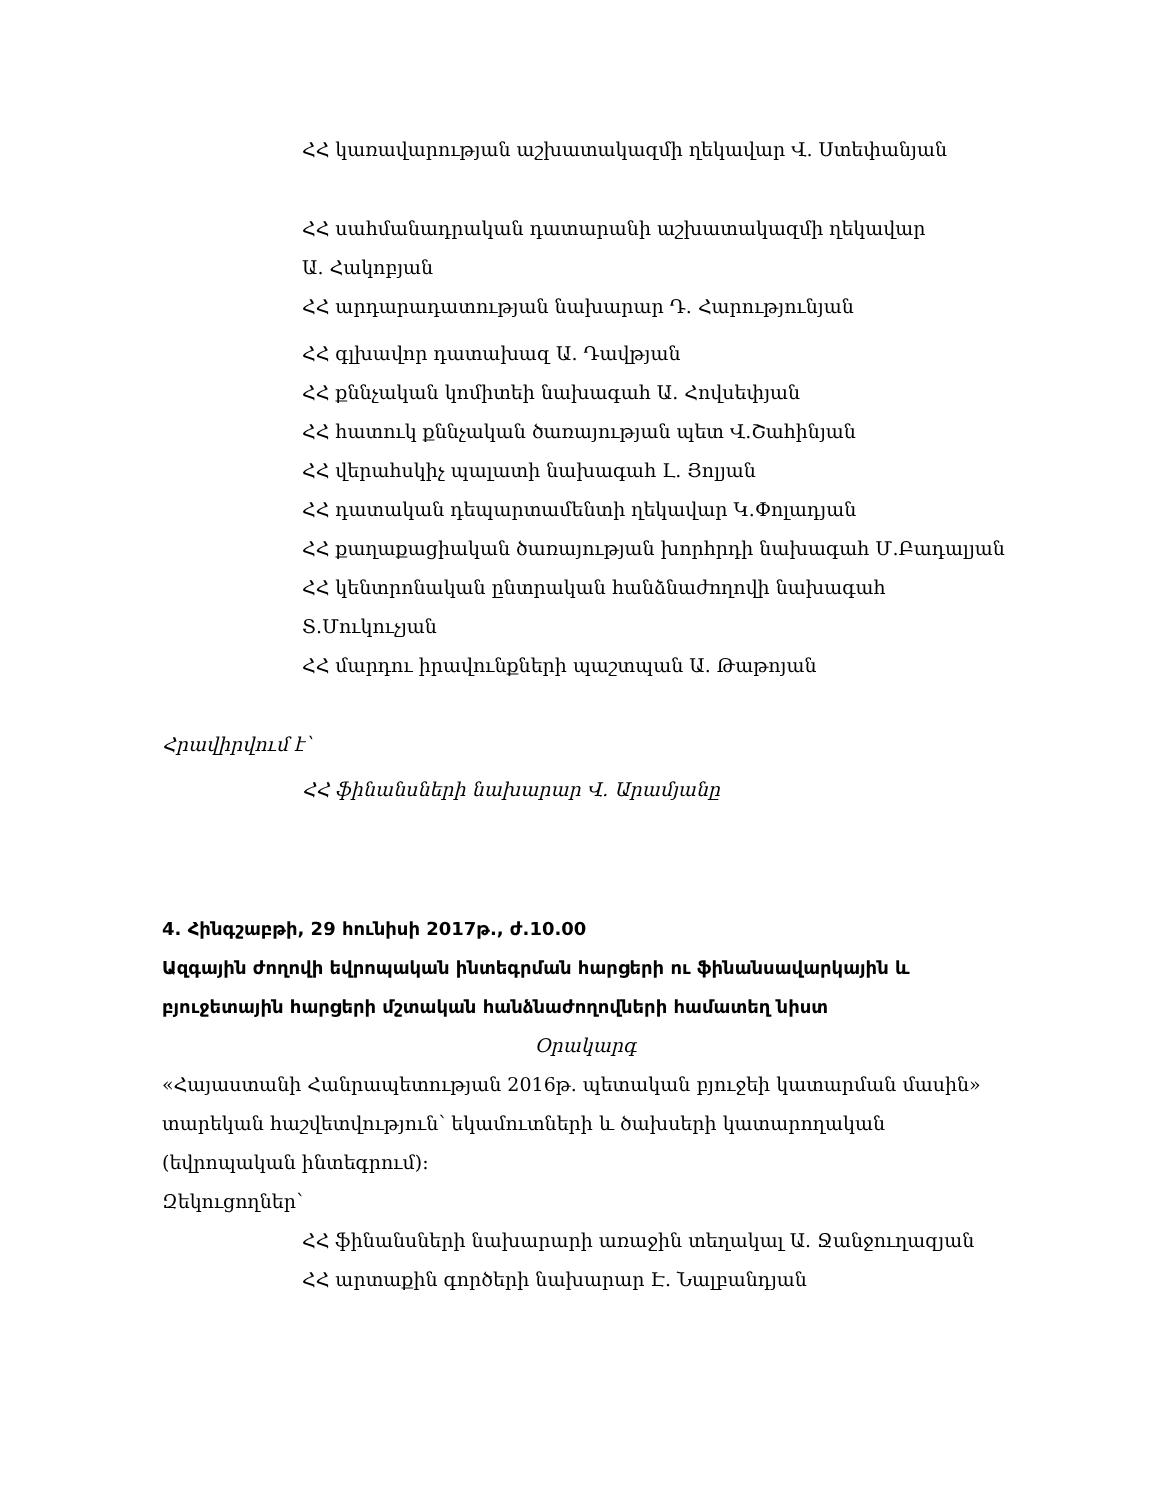ՀՀ կառավարության աշխատակազմի ղեկավար Վ. Ստեփանյան
ՀՀ սահմանադրական դատարանի աշխատակազմի ղեկավար
Ա. Հակոբյան
ՀՀ արդարադատության նախարար Դ. Հարությունյան
ՀՀ գլխավոր դատախազ Ա. Դավթյան
ՀՀ քննչական կոմիտեի նախագահ Ա. Հովսեփյան
ՀՀ հատուկ քննչական ծառայության պետ Վ.Շահինյան
ՀՀ վերահսկիչ պալատի նախագահ Լ. Յոլյան
ՀՀ դատական դեպարտամենտի ղեկավար Կ.Փոլադյան
ՀՀ քաղաքացիական ծառայության խորհրդի նախագահ Մ.Բադալյան
ՀՀ կենտրոնական ընտրական հանձնաժողովի նախագահ Տ.Մուկուչյան
ՀՀ մարդու իրավունքների պաշտպան Ա. Թաթոյան
Հրավիրվում է՝
ՀՀ ֆինանսների նախարար Վ. Արամյանը
4. Հինգշաբթի, 29 հունիսի 2017թ., ժ.10.00
Ազգային ժողովի եվրոպական ինտեգրման հարցերի ու ֆինանսավարկային և բյուջետային հարցերի մշտական հանձնաժողովների համատեղ նիստ
Օրակարգ
«Հայաստանի Հանրապետության 2016թ. պետական բյուջեի կատարման մասին» տարեկան հաշվետվություն՝ եկամուտների և ծախսերի կատարողական (եվրոպական ինտեգրում):
Զեկուցողներ՝
ՀՀ ֆինանսների նախարարի առաջին տեղակալ Ա. Ջանջուղազյան
ՀՀ արտաքին գործերի նախարար Է. Նալբանդյան